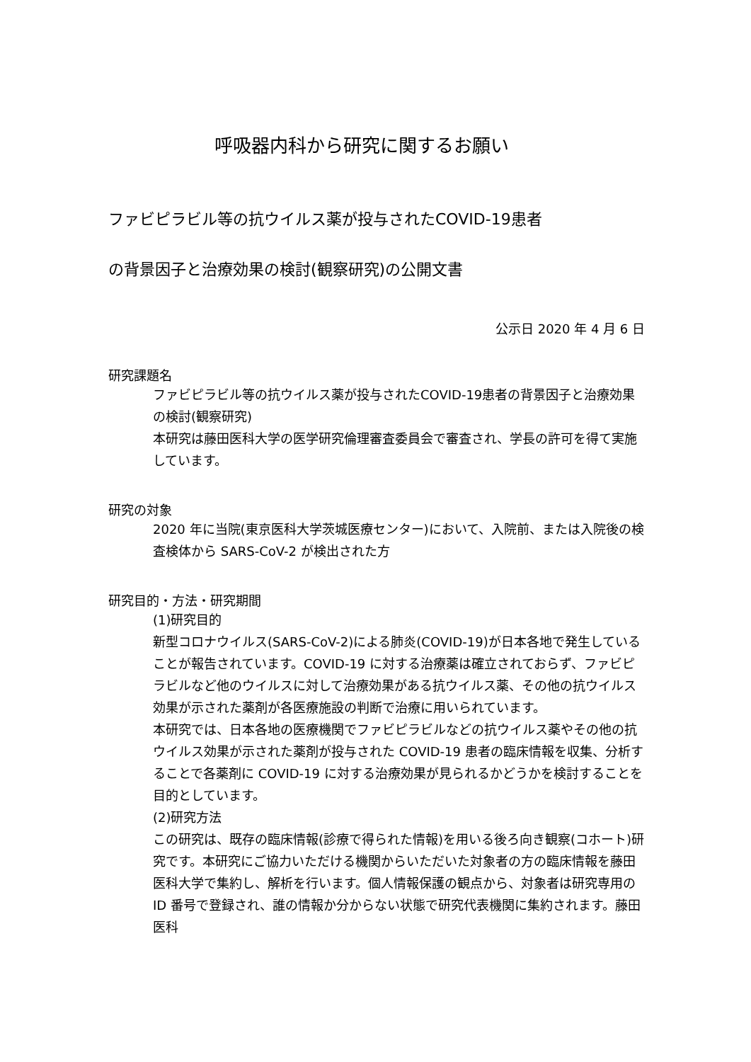呼吸器内科から研究に関するお願い
ファビピラビル等の抗ウイルス薬が投与されたCOVID-19患者
の背景因子と治療効果の検討(観察研究)の公開文書
公示日 2020 年 4 月 6 日
研究課題名
ファビピラビル等の抗ウイルス薬が投与されたCOVID-19患者の背景因子と治療効果の検討(観察研究)
本研究は藤田医科大学の医学研究倫理審査委員会で審査され、学長の許可を得て実施しています。
研究の対象
2020 年に当院(東京医科大学茨城医療センター)において、入院前、または入院後の検査検体から SARS-CoV-2 が検出された方
研究目的・方法・研究期間
(1)研究目的
新型コロナウイルス(SARS-CoV-2)による肺炎(COVID-19)が日本各地で発生していることが報告されています。COVID-19 に対する治療薬は確立されておらず、ファビピラビルなど他のウイルスに対して治療効果がある抗ウイルス薬、その他の抗ウイルス効果が示された薬剤が各医療施設の判断で治療に用いられています。
本研究では、日本各地の医療機関でファビピラビルなどの抗ウイルス薬やその他の抗ウイルス効果が示された薬剤が投与された COVID-19 患者の臨床情報を収集、分析することで各薬剤に COVID-19 に対する治療効果が見られるかどうかを検討することを目的としています。
(2)研究方法
この研究は、既存の臨床情報(診療で得られた情報)を用いる後ろ向き観察(コホート)研究です。本研究にご協力いただける機関からいただいた対象者の方の臨床情報を藤田医科大学で集約し、解析を行います。個人情報保護の観点から、対象者は研究専用の ID 番号で登録され、誰の情報か分からない状態で研究代表機関に集約されます。藤田医科